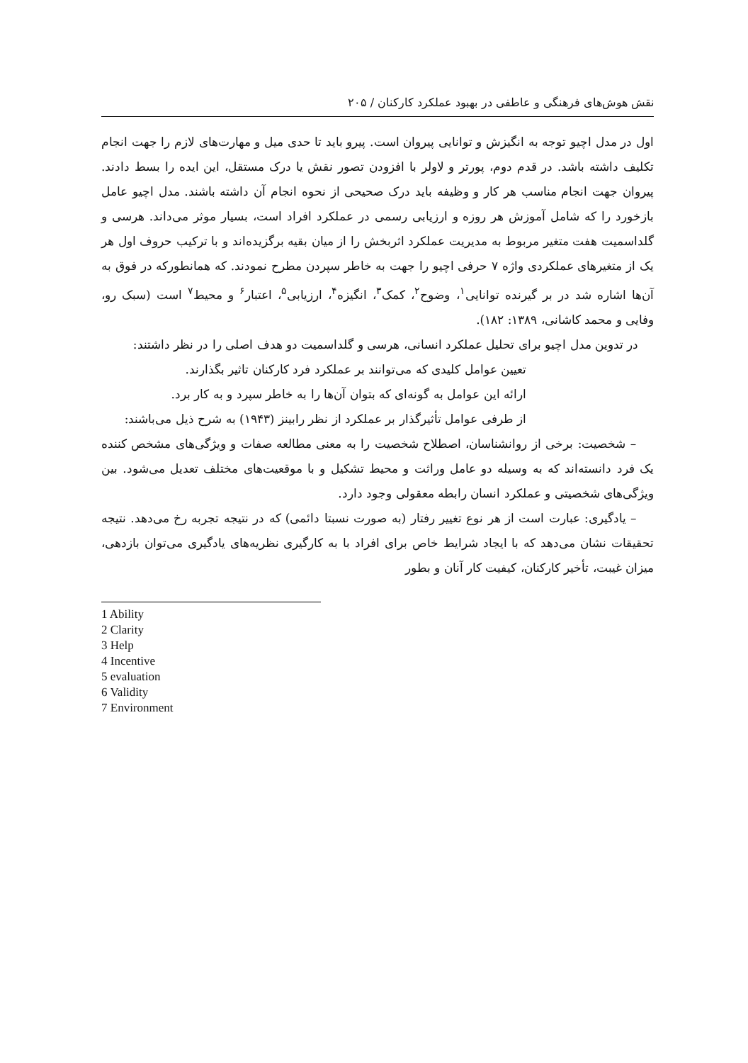نقش هوش‌های فرهنگی و عاطفی در بهبود عملکرد کارکنان / ۲۰۵
اول در مدل اچیو توجه به انگیزش و توانایی پیروان است. پیرو باید تا حدی میل و مهارت‌های لازم را جهت انجام تکلیف داشته باشد. در قدم دوم، پورتر و لاولر با افزودن تصور نقش یا درک مستقل، این ایده را بسط دادند. پیروان جهت انجام مناسب هر کار و وظیفه باید درک صحیحی از نحوه انجام آن داشته باشند. مدل اچیو عامل بازخورد را که شامل آموزش هر روزه و ارزیابی رسمی در عملکرد افراد است، بسیار موثر می‌داند. هرسی و گلداسمیت هفت متغیر مربوط به مدیریت عملکرد اثربخش را از میان بقیه برگزیده‌اند و با ترکیب حروف اول هر یک از متغیرهای عملکردی واژه ۷ حرفی اچیو را جهت به خاطر سپردن مطرح نمودند. که همانطورکه در فوق به آن‌ها اشاره شد در بر گیرنده توانایی<sup>۱</sup>، وضوح<sup>۲</sup>، کمک<sup>۳</sup>، انگیزه<sup>۴</sup>، ارزیابی<sup>۵</sup>، اعتبار<sup>۶</sup> و محیط<sup>۷</sup> است (سبک رو، وفایی و محمد کاشانی، ۱۳۸۹: ۱۸۲).
در تدوین مدل اچیو برای تحلیل عملکرد انسانی، هرسی و گلداسمیت دو هدف اصلی را در نظر داشتند:
تعیین عوامل کلیدی که می‌توانند بر عملکرد فرد کارکنان تاثیر بگذارند.
ارائه این عوامل به گونه‌ای که بتوان آن‌ها را به خاطر سپرد و به کار برد.
از طرفی عوامل تأثیرگذار بر عملکرد از نظر رابینز (۱۹۴۳) به شرح ذیل می‌باشند:
– شخصیت: برخی از روانشناسان، اصطلاح شخصیت را به معنی مطالعه صفات و ویژگی‌های مشخص کننده یک فرد دانسته‌اند که به وسیله دو عامل وراثت و محیط تشکیل و با موقعیت‌های مختلف تعدیل می‌شود. بین ویژگی‌های شخصیتی و عملکرد انسان رابطه معقولی وجود دارد.
– یادگیری: عبارت است از هر نوع تغییر رفتار (به صورت نسبتا دائمی) که در نتیجه تجربه رخ می‌دهد. نتیجه تحقیقات نشان می‌دهد که با ایجاد شرایط خاص برای افراد با به کارگیری نظریه‌های یادگیری می‌توان بازدهی، میزان غیبت، تأخیر کارکنان، کیفیت کار آنان و بطور
1 Ability
2 Clarity
3 Help
4 Incentive
5 evaluation
6 Validity
7 Environment